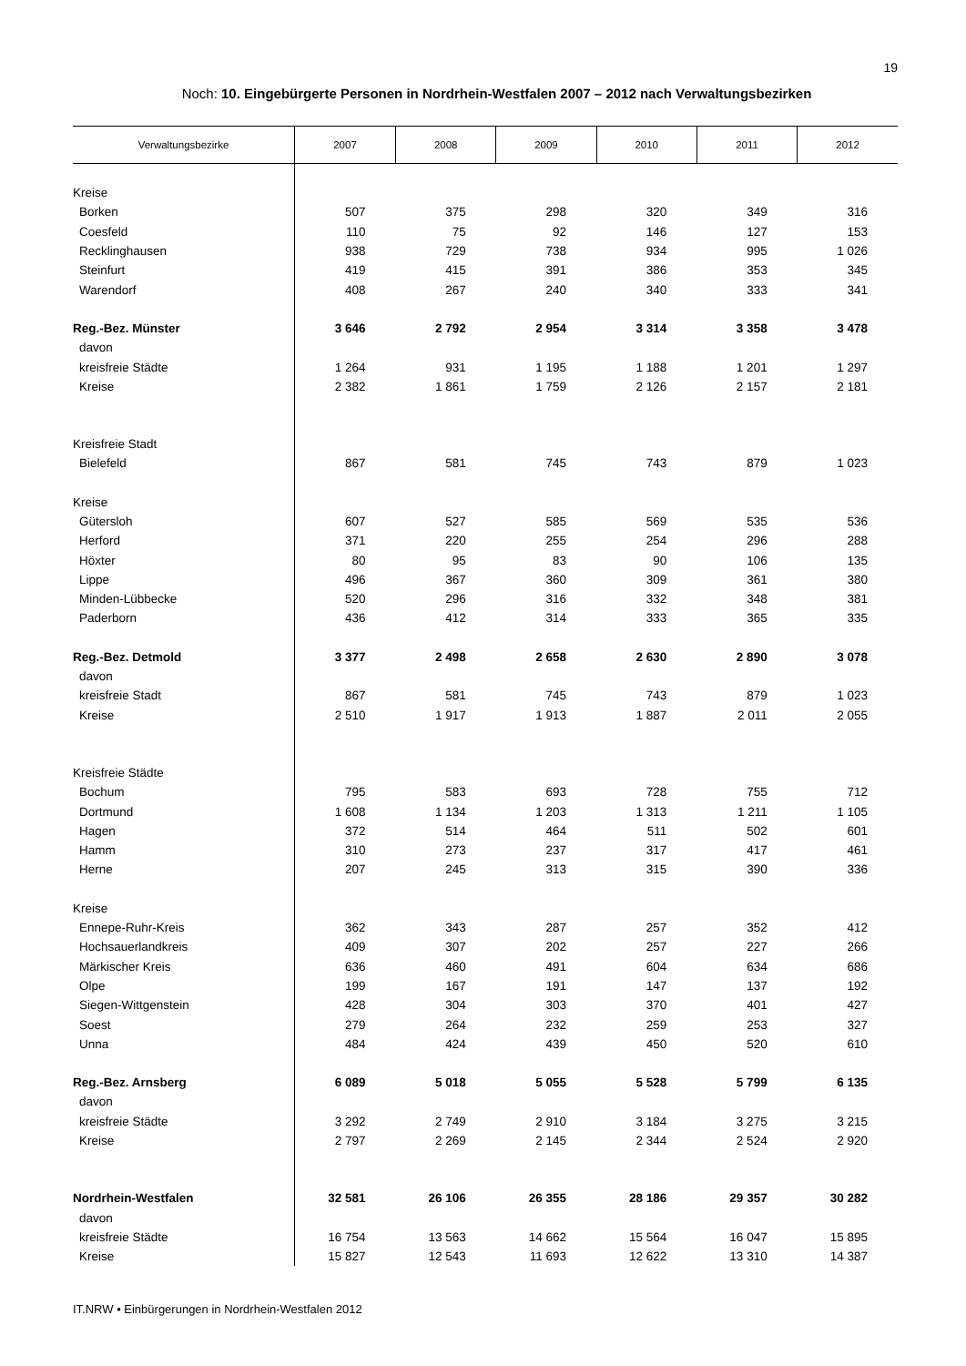19
Noch: 10. Eingebürgerte Personen in Nordrhein-Westfalen 2007 – 2012 nach Verwaltungsbezirken
| Verwaltungsbezirke | 2007 | 2008 | 2009 | 2010 | 2011 | 2012 |
| --- | --- | --- | --- | --- | --- | --- |
| Kreise | | | | | | |
| Borken | 507 | 375 | 298 | 320 | 349 | 316 |
| Coesfeld | 110 | 75 | 92 | 146 | 127 | 153 |
| Recklinghausen | 938 | 729 | 738 | 934 | 995 | 1 026 |
| Steinfurt | 419 | 415 | 391 | 386 | 353 | 345 |
| Warendorf | 408 | 267 | 240 | 340 | 333 | 341 |
| Reg.-Bez. Münster | 3 646 | 2 792 | 2 954 | 3 314 | 3 358 | 3 478 |
| davon | | | | | | |
| kreisfreie Städte | 1 264 | 931 | 1 195 | 1 188 | 1 201 | 1 297 |
| Kreise | 2 382 | 1 861 | 1 759 | 2 126 | 2 157 | 2 181 |
| Kreisfreie Stadt | | | | | | |
| Bielefeld | 867 | 581 | 745 | 743 | 879 | 1 023 |
| Kreise | | | | | | |
| Gütersloh | 607 | 527 | 585 | 569 | 535 | 536 |
| Herford | 371 | 220 | 255 | 254 | 296 | 288 |
| Höxter | 80 | 95 | 83 | 90 | 106 | 135 |
| Lippe | 496 | 367 | 360 | 309 | 361 | 380 |
| Minden-Lübbecke | 520 | 296 | 316 | 332 | 348 | 381 |
| Paderborn | 436 | 412 | 314 | 333 | 365 | 335 |
| Reg.-Bez. Detmold | 3 377 | 2 498 | 2 658 | 2 630 | 2 890 | 3 078 |
| davon | | | | | | |
| kreisfreie Stadt | 867 | 581 | 745 | 743 | 879 | 1 023 |
| Kreise | 2 510 | 1 917 | 1 913 | 1 887 | 2 011 | 2 055 |
| Kreisfreie Städte | | | | | | |
| Bochum | 795 | 583 | 693 | 728 | 755 | 712 |
| Dortmund | 1 608 | 1 134 | 1 203 | 1 313 | 1 211 | 1 105 |
| Hagen | 372 | 514 | 464 | 511 | 502 | 601 |
| Hamm | 310 | 273 | 237 | 317 | 417 | 461 |
| Herne | 207 | 245 | 313 | 315 | 390 | 336 |
| Kreise | | | | | | |
| Ennepe-Ruhr-Kreis | 362 | 343 | 287 | 257 | 352 | 412 |
| Hochsauerlandkreis | 409 | 307 | 202 | 257 | 227 | 266 |
| Märkischer Kreis | 636 | 460 | 491 | 604 | 634 | 686 |
| Olpe | 199 | 167 | 191 | 147 | 137 | 192 |
| Siegen-Wittgenstein | 428 | 304 | 303 | 370 | 401 | 427 |
| Soest | 279 | 264 | 232 | 259 | 253 | 327 |
| Unna | 484 | 424 | 439 | 450 | 520 | 610 |
| Reg.-Bez. Arnsberg | 6 089 | 5 018 | 5 055 | 5 528 | 5 799 | 6 135 |
| davon | | | | | | |
| kreisfreie Städte | 3 292 | 2 749 | 2 910 | 3 184 | 3 275 | 3 215 |
| Kreise | 2 797 | 2 269 | 2 145 | 2 344 | 2 524 | 2 920 |
| Nordrhein-Westfalen | 32 581 | 26 106 | 26 355 | 28 186 | 29 357 | 30 282 |
| davon | | | | | | |
| kreisfreie Städte | 16 754 | 13 563 | 14 662 | 15 564 | 16 047 | 15 895 |
| Kreise | 15 827 | 12 543 | 11 693 | 12 622 | 13 310 | 14 387 |
IT.NRW • Einbürgerungen in Nordrhein-Westfalen 2012